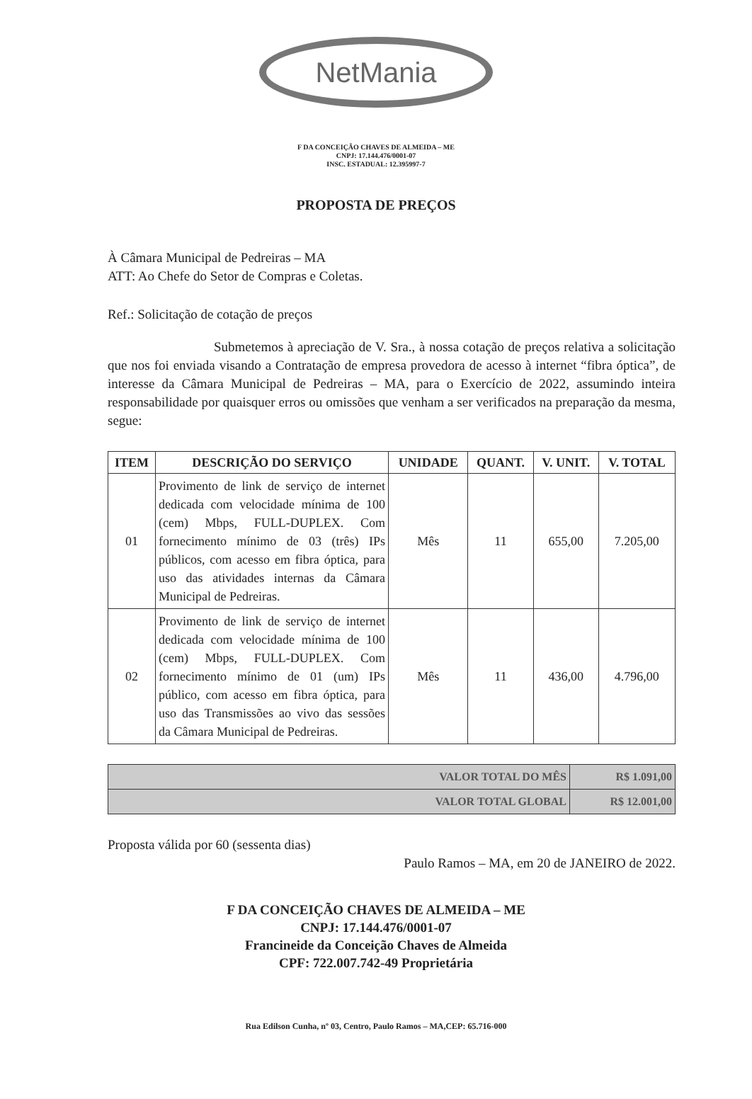NetMania
F DA CONCEIÇÃO CHAVES DE ALMEIDA – ME
CNPJ: 17.144.476/0001-07
INSC. ESTADUAL: 12.395997-7
PROPOSTA DE PREÇOS
À Câmara Municipal de Pedreiras – MA
ATT: Ao Chefe do Setor de Compras e Coletas.
Ref.: Solicitação de cotação de preços
Submetemos à apreciação de V. Sra., à nossa cotação de preços relativa a solicitação que nos foi enviada visando a Contratação de empresa provedora de acesso à internet “fibra óptica”, de interesse da Câmara Municipal de Pedreiras – MA, para o Exercício de 2022, assumindo inteira responsabilidade por quaisquer erros ou omissões que venham a ser verificados na preparação da mesma, segue:
| ITEM | DESCRIÇÃO DO SERVIÇO | UNIDADE | QUANT. | V. UNIT. | V. TOTAL |
| --- | --- | --- | --- | --- | --- |
| 01 | Provimento de link de serviço de internet dedicada com velocidade mínima de 100 (cem) Mbps, FULL-DUPLEX. Com fornecimento mínimo de 03 (três) IPs públicos, com acesso em fibra óptica, para uso das atividades internas da Câmara Municipal de Pedreiras. | Mês | 11 | 655,00 | 7.205,00 |
| 02 | Provimento de link de serviço de internet dedicada com velocidade mínima de 100 (cem) Mbps, FULL-DUPLEX. Com fornecimento mínimo de 01 (um) IPs público, com acesso em fibra óptica, para uso das Transmissões ao vivo das sessões da Câmara Municipal de Pedreiras. | Mês | 11 | 436,00 | 4.796,00 |
| VALOR TOTAL DO MÊS | R$ 1.091,00 |
| VALOR TOTAL GLOBAL | R$ 12.001,00 |
Proposta válida por 60 (sessenta dias)
Paulo Ramos – MA, em 20 de JANEIRO de 2022.
F DA CONCEIÇÃO CHAVES DE ALMEIDA – ME
CNPJ: 17.144.476/0001-07
Francineide da Conceição Chaves de Almeida
CPF: 722.007.742-49 Proprietária
Rua Edilson Cunha, nº 03, Centro, Paulo Ramos – MA,CEP: 65.716-000